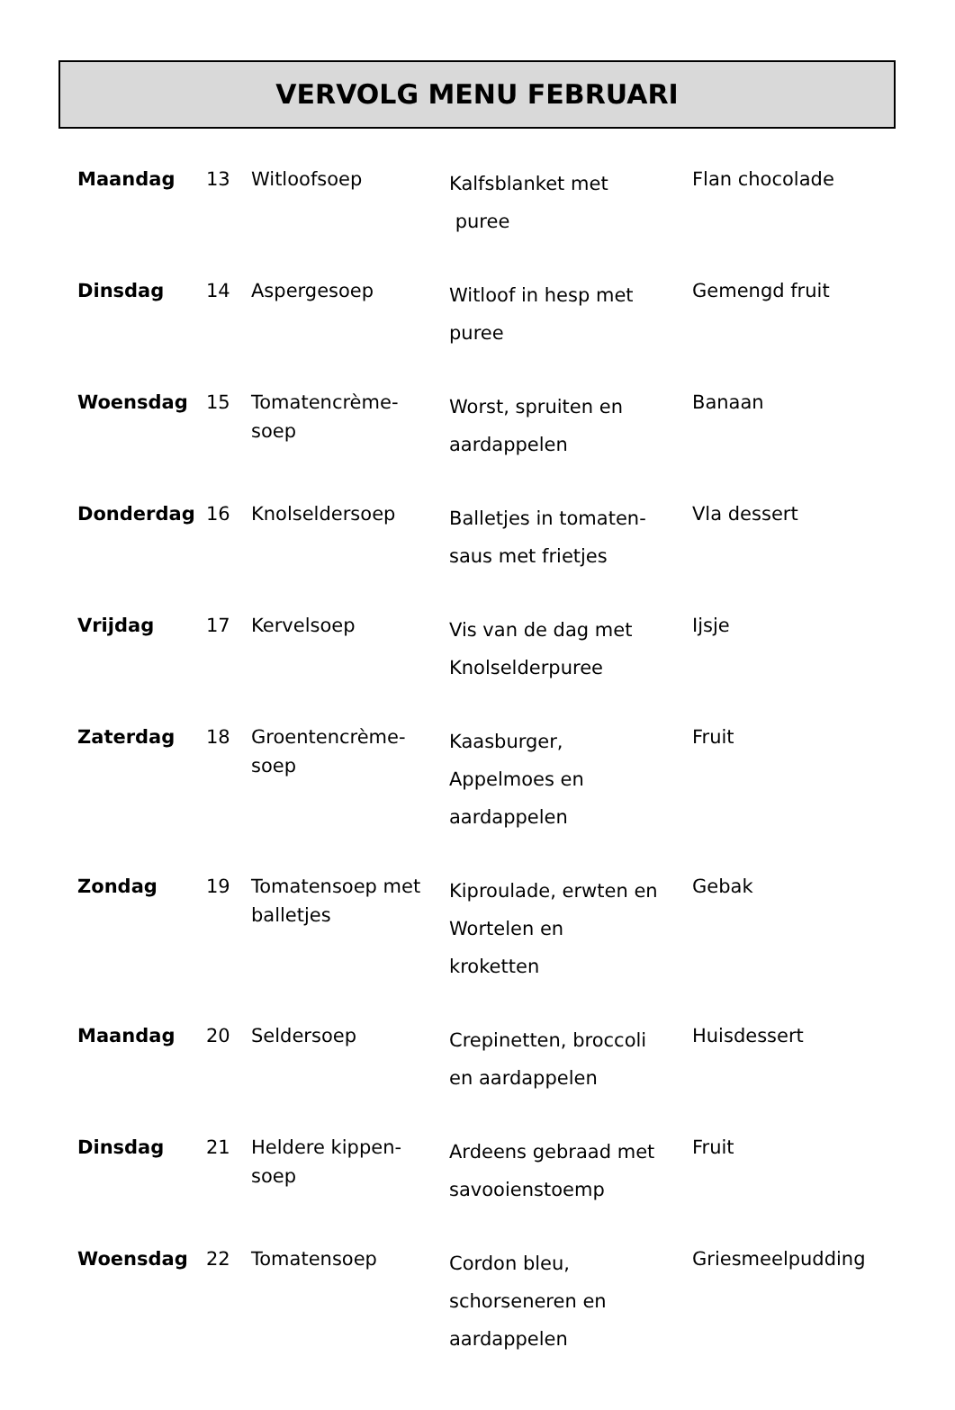VERVOLG MENU FEBRUARI
| Maandag | 13 | Witloofsoep | Kalfsblanket met puree | Flan chocolade |
| Dinsdag | 14 | Aspergesoep | Witloof in hesp met puree | Gemengd fruit |
| Woensdag | 15 | Tomatencrème- soep | Worst, spruiten en aardappelen | Banaan |
| Donderdag | 16 | Knolseldersoep | Balletjes in tomaten- saus met frietjes | Vla dessert |
| Vrijdag | 17 | Kervelsoep | Vis van de dag met Knolselderpuree | Ijsje |
| Zaterdag | 18 | Groentencrème- soep | Kaasburger, Appelmoes en aardappelen | Fruit |
| Zondag | 19 | Tomatensoep met balletjes | Kiproulade, erwten en Wortelen en kroketten | Gebak |
| Maandag | 20 | Seldersoep | Crepinetten, broccoli en aardappelen | Huisdessert |
| Dinsdag | 21 | Heldere kippen- soep | Ardeens gebraad met savooienstoemp | Fruit |
| Woensdag | 22 | Tomatensoep | Cordon bleu, schorseneren en aardappelen | Griesmeelpudding |